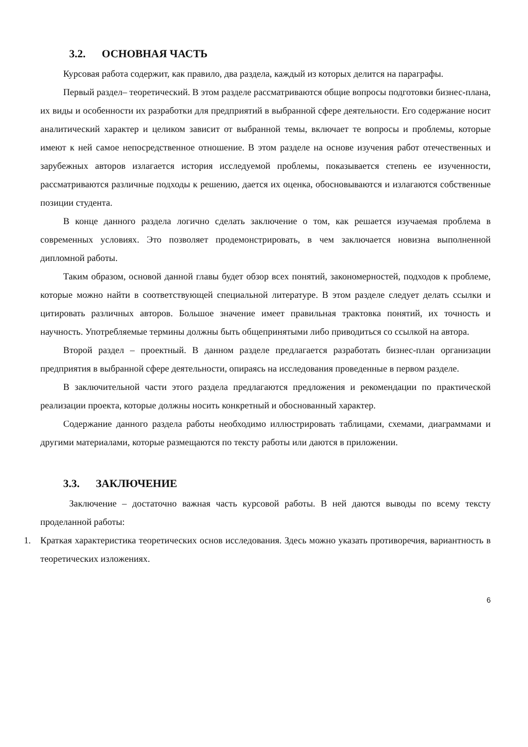3.2. ОСНОВНАЯ ЧАСТЬ
Курсовая работа содержит, как правило, два раздела, каждый из которых делится на параграфы.
Первый раздел– теоретический. В этом разделе рассматриваются общие вопросы подготовки бизнес-плана, их виды и особенности их разработки для предприятий в выбранной сфере деятельности. Его содержание носит аналитический характер и целиком зависит от выбранной темы, включает те вопросы и проблемы, которые имеют к ней самое непосредственное отношение. В этом разделе на основе изучения работ отечественных и зарубежных авторов излагается история исследуемой проблемы, показывается степень ее изученности, рассматриваются различные подходы к решению, дается их оценка, обосновываются и излагаются собственные позиции студента.
В конце данного раздела логично сделать заключение о том, как решается изучаемая проблема в современных условиях. Это позволяет продемонстрировать, в чем заключается новизна выполненной дипломной работы.
Таким образом, основой данной главы будет обзор всех понятий, закономерностей, подходов к проблеме, которые можно найти в соответствующей специальной литературе. В этом разделе следует делать ссылки и цитировать различных авторов. Большое значение имеет правильная трактовка понятий, их точность и научность. Употребляемые термины должны быть общепринятыми либо приводиться со ссылкой на автора.
Второй раздел – проектный. В данном разделе предлагается разработать бизнес-план организации предприятия в выбранной сфере деятельности, опираясь на исследования проведенные в первом разделе.
В заключительной части этого раздела предлагаются предложения и рекомендации по практической реализации проекта, которые должны носить конкретный и обоснованный характер.
Содержание данного раздела работы необходимо иллюстрировать таблицами, схемами, диаграммами и другими материалами, которые размещаются по тексту работы или даются в приложении.
3.3. ЗАКЛЮЧЕНИЕ
Заключение – достаточно важная часть курсовой работы. В ней даются выводы по всему тексту проделанной работы:
1. Краткая характеристика теоретических основ исследования. Здесь можно указать противоречия, вариантность в теоретических изложениях.
6